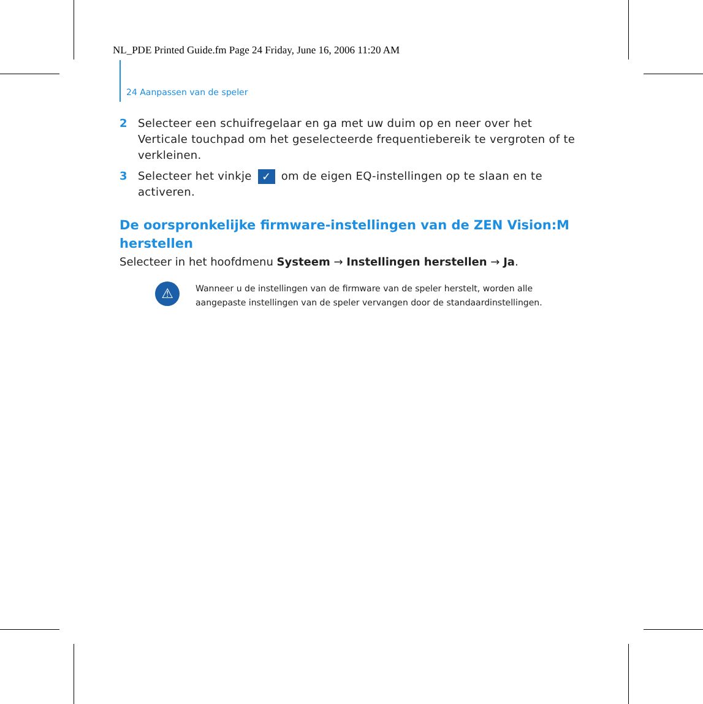NL_PDE Printed Guide.fm Page 24 Friday, June 16, 2006 11:20 AM
24 Aanpassen van de speler
2 Selecteer een schuifregelaar en ga met uw duim op en neer over het Verticale touchpad om het geselecteerde frequentiebereik te vergroten of te verkleinen.
3 Selecteer het vinkje ✓ om de eigen EQ-instellingen op te slaan en te activeren.
De oorspronkelijke firmware-instellingen van de ZEN Vision:M herstellen
Selecteer in het hoofdmenu Systeem → Instellingen herstellen → Ja.
⚠
Wanneer u de instellingen van de firmware van de speler herstelt, worden alle aangepaste instellingen van de speler vervangen door de standaardinstellingen.